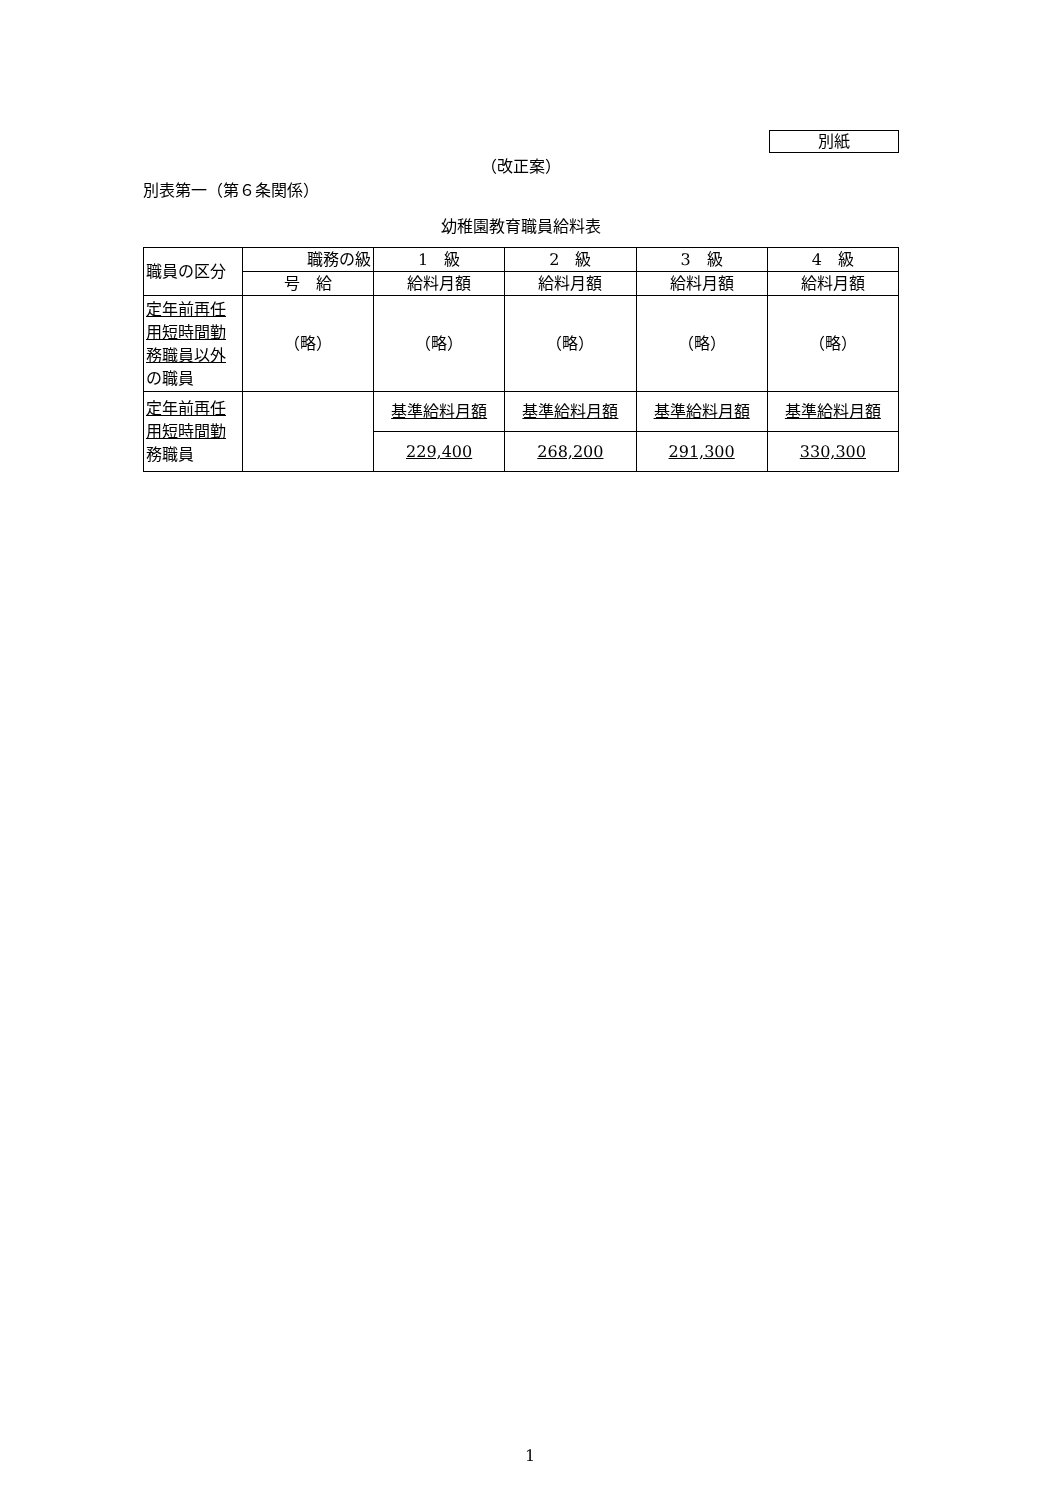別紙
（改正案）
別表第一（第６条関係）
幼稚園教育職員給料表
| 職員の区分 | 職務の級 | 1 級 | 2 級 | 3 級 | 4 級 |
| | 号 給 | 給料月額 | 給料月額 | 給料月額 | 給料月額 |
| 定年前再任用短時間勤務職員以外 の職員 | （略） | （略） | （略） | （略） | （略） |
| 定年前再任用短時間勤 務職員 | | 基準給料月額 | 基準給料月額 | 基準給料月額 | 基準給料月額 |
| | | 229,400 | 268,200 | 291,300 | 330,300 |
1